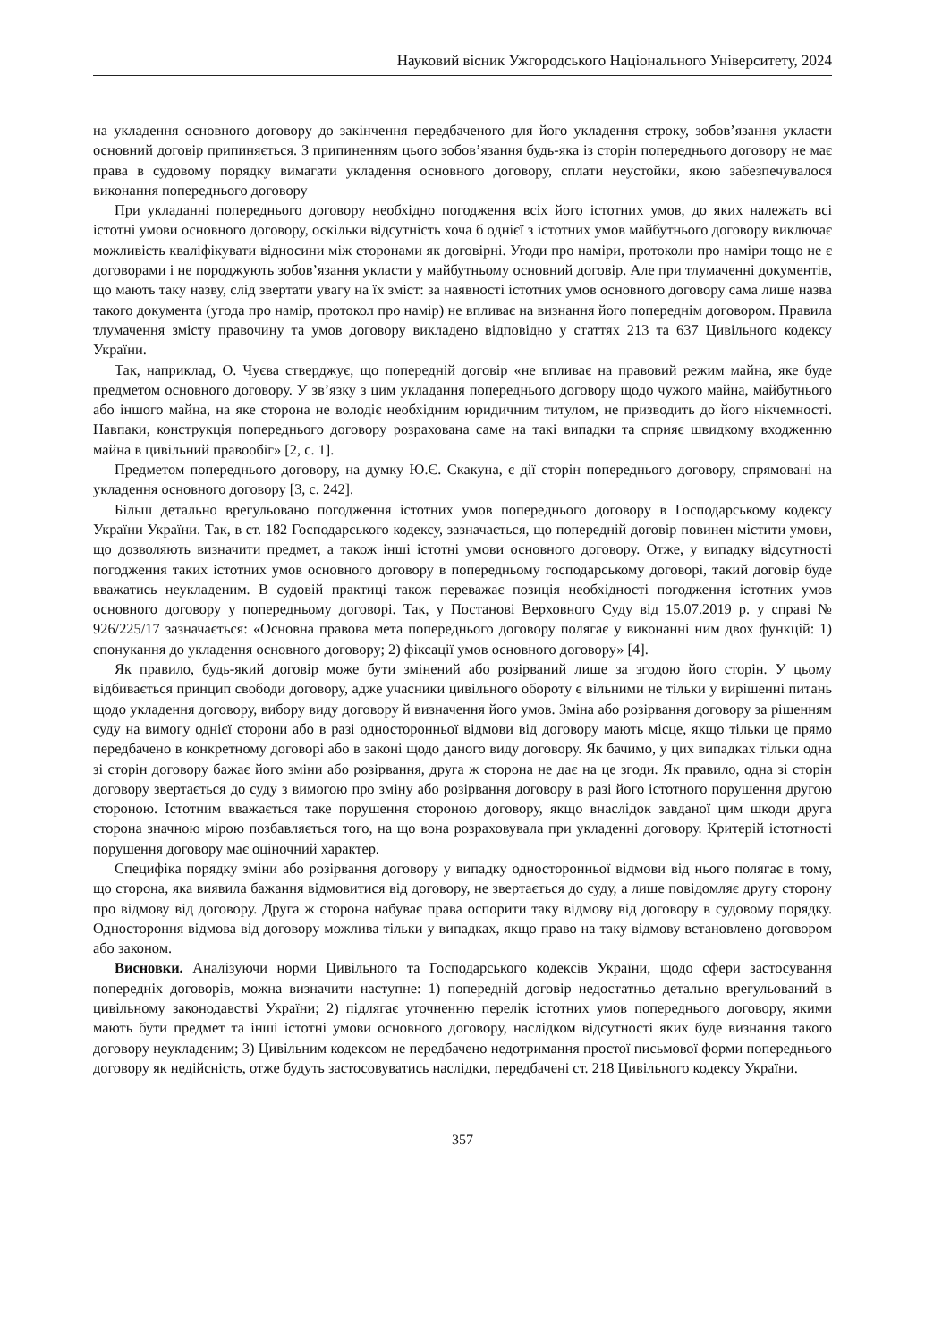Науковий вісник Ужгородського Національного Університету, 2024
на укладення основного договору до закінчення передбаченого для його укладення строку, зобов’язання укласти основний договір припиняється. З припиненням цього зобов’язання будь-яка із сторін попереднього договору не має права в судовому порядку вимагати укладення основного договору, сплати неустойки, якою забезпечувалося виконання попереднього договору
При укладанні попереднього договору необхідно погодження всіх його істотних умов, до яких належать всі істотні умови основного договору, оскільки відсутність хоча б однієї з істотних умов майбутнього договору виключає можливість кваліфікувати відносини між сторонами як договірні. Угоди про наміри, протоколи про наміри тощо не є договорами і не породжують зобов’язання укласти у майбутньому основний договір. Але при тлумаченні документів, що мають таку назву, слід звертати увагу на їх зміст: за наявності істотних умов основного договору сама лише назва такого документа (угода про намір, протокол про намір) не впливає на визнання його попереднім договором. Правила тлумачення змісту правочину та умов договору викладено відповідно у статтях 213 та 637 Цивільного кодексу України.
Так, наприклад, О. Чуєва стверджує, що попередній договір «не впливає на правовий режим майна, яке буде предметом основного договору. У зв’язку з цим укладання попереднього договору щодо чужого майна, майбутнього або іншого майна, на яке сторона не володіє необхідним юридичним титулом, не призводить до його нікчемності. Навпаки, конструкція попереднього договору розрахована саме на такі випадки та сприяє швидкому входженню майна в цивільний правообіг» [2, с. 1].
Предметом попереднього договору, на думку Ю.Є. Скакуна, є дії сторін попереднього договору, спрямовані на укладення основного договору [3, с. 242].
Більш детально врегульовано погодження істотних умов попереднього договору в Господарському кодексу України України. Так, в ст. 182 Господарського кодексу, зазначається, що попередній договір повинен містити умови, що дозволяють визначити предмет, а також інші істотні умови основного договору. Отже, у випадку відсутності погодження таких істотних умов основного договору в попередньому господарському договорі, такий договір буде вважатись неукладеним. В судовій практиці також переважає позиція необхідності погодження істотних умов основного договору у попередньому договорі. Так, у Постанові Верховного Суду від 15.07.2019 р. у справі № 926/225/17 зазначається: «Основна правова мета попереднього договору полягає у виконанні ним двох функцій: 1) спонукання до укладення основного договору; 2) фіксації умов основного договору» [4].
Як правило, будь-який договір може бути змінений або розірваний лише за згодою його сторін. У цьому відбивається принцип свободи договору, адже учасники цивільного обороту є вільними не тільки у вирішенні питань щодо укладення договору, вибору виду договору й визначення його умов. Зміна або розірвання договору за рішенням суду на вимогу однієї сторони або в разі односторонньої відмови від договору мають місце, якщо тільки це прямо передбачено в конкретному договорі або в законі щодо даного виду договору. Як бачимо, у цих випадках тільки одна зі сторін договору бажає його зміни або розірвання, друга ж сторона не дає на це згоди. Як правило, одна зі сторін договору звертається до суду з вимогою про зміну або розірвання договору в разі його істотного порушення другою стороною. Істотним вважається таке порушення стороною договору, якщо внаслідок завданої цим шкоди друга сторона значною мірою позбавляється того, на що вона розраховувала при укладенні договору. Критерій істотності порушення договору має оціночний характер.
Специфіка порядку зміни або розірвання договору у випадку односторонньої відмови від нього полягає в тому, що сторона, яка виявила бажання відмовитися від договору, не звертається до суду, а лише повідомляє другу сторону про відмову від договору. Друга ж сторона набуває права оспорити таку відмову від договору в судовому порядку. Одностороння відмова від договору можлива тільки у випадках, якщо право на таку відмову встановлено договором або законом.
Висновки. Аналізуючи норми Цивільного та Господарського кодексів України, щодо сфери застосування попередніх договорів, можна визначити наступне: 1) попередній договір недостатньо детально врегульований в цивільному законодавстві України; 2) підлягає уточненню перелік істотних умов попереднього договору, якими мають бути предмет та інші істотні умови основного договору, наслідком відсутності яких буде визнання такого договору неукладеним; 3) Цивільним кодексом не передбачено недотримання простої письмової форми попереднього договору як недійсність, отже будуть застосовуватись наслідки, передбачені ст. 218 Цивільного кодексу України.
357